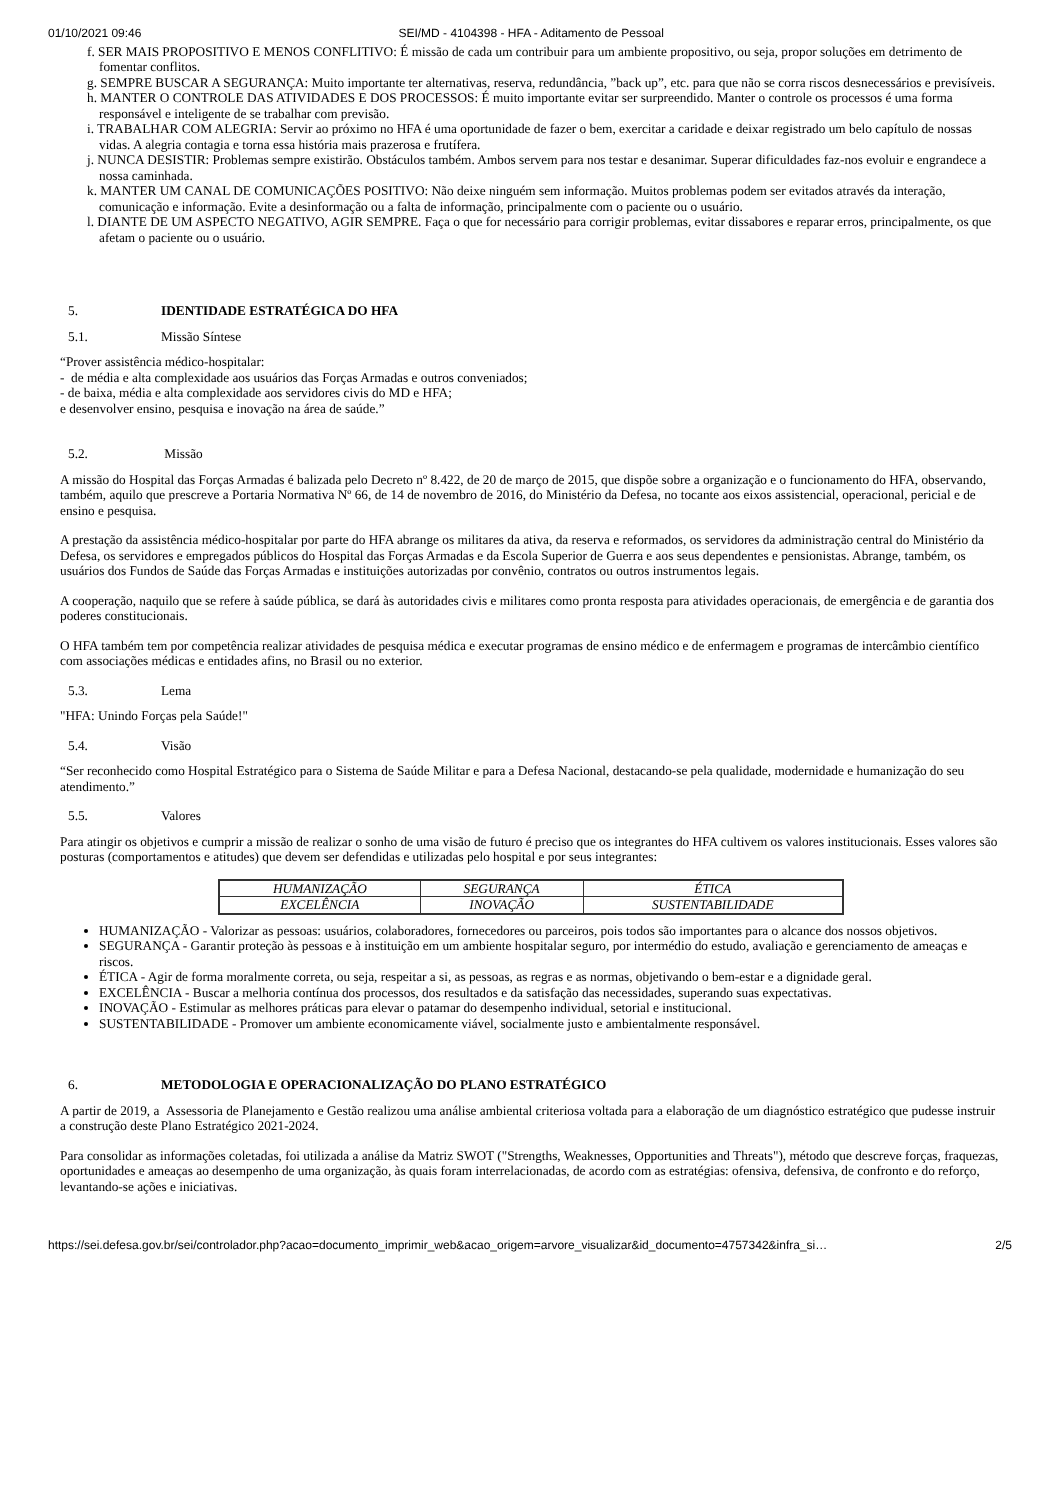01/10/2021 09:46 SEI/MD - 4104398 - HFA - Aditamento de Pessoal
f. SER MAIS PROPOSITIVO E MENOS CONFLITIVO: É missão de cada um contribuir para um ambiente propositivo, ou seja, propor soluções em detrimento de fomentar conflitos.
g. SEMPRE BUSCAR A SEGURANÇA: Muito importante ter alternativas, reserva, redundância, ”back up”, etc. para que não se corra riscos desnecessários e previsíveis.
h. MANTER O CONTROLE DAS ATIVIDADES E DOS PROCESSOS: É muito importante evitar ser surpreendido. Manter o controle os processos é uma forma responsável e inteligente de se trabalhar com previsão.
i. TRABALHAR COM ALEGRIA: Servir ao próximo no HFA é uma oportunidade de fazer o bem, exercitar a caridade e deixar registrado um belo capítulo de nossas vidas. A alegria contagia e torna essa história mais prazerosa e frutífera.
j. NUNCA DESISTIR: Problemas sempre existirão. Obstáculos também. Ambos servem para nos testar e desanimar. Superar dificuldades faz-nos evoluir e engrandece a nossa caminhada.
k. MANTER UM CANAL DE COMUNICAÇÕES POSITIVO: Não deixe ninguém sem informação. Muitos problemas podem ser evitados através da interação, comunicação e informação. Evite a desinformação ou a falta de informação, principalmente com o paciente ou o usuário.
l. DIANTE DE UM ASPECTO NEGATIVO, AGIR SEMPRE. Faça o que for necessário para corrigir problemas, evitar dissabores e reparar erros, principalmente, os que afetam o paciente ou o usuário.
5. IDENTIDADE ESTRATÉGICA DO HFA
5.1. Missão Síntese
“Prover assistência médico-hospitalar:
- de média e alta complexidade aos usuários das Forças Armadas e outros conveniados;
- de baixa, média e alta complexidade aos servidores civis do MD e HFA;
e desenvolver ensino, pesquisa e inovação na área de saúde.”
5.2. Missão
A missão do Hospital das Forças Armadas é balizada pelo Decreto nº 8.422, de 20 de março de 2015, que dispõe sobre a organização e o funcionamento do HFA, observando, também, aquilo que prescreve a Portaria Normativa Nº 66, de 14 de novembro de 2016, do Ministério da Defesa, no tocante aos eixos assistencial, operacional, pericial e de ensino e pesquisa.
A prestação da assistência médico-hospitalar por parte do HFA abrange os militares da ativa, da reserva e reformados, os servidores da administração central do Ministério da Defesa, os servidores e empregados públicos do Hospital das Forças Armadas e da Escola Superior de Guerra e aos seus dependentes e pensionistas. Abrange, também, os usuários dos Fundos de Saúde das Forças Armadas e instituições autorizadas por convênio, contratos ou outros instrumentos legais.
A cooperação, naquilo que se refere à saúde pública, se dará às autoridades civis e militares como pronta resposta para atividades operacionais, de emergência e de garantia dos poderes constitucionais.
O HFA também tem por competência realizar atividades de pesquisa médica e executar programas de ensino médico e de enfermagem e programas de intercâmbio científico com associações médicas e entidades afins, no Brasil ou no exterior.
5.3. Lema
"HFA: Unindo Forças pela Saúde!"
5.4. Visão
“Ser reconhecido como Hospital Estratégico para o Sistema de Saúde Militar e para a Defesa Nacional, destacando-se pela qualidade, modernidade e humanização do seu atendimento.”
5.5. Valores
Para atingir os objetivos e cumprir a missão de realizar o sonho de uma visão de futuro é preciso que os integrantes do HFA cultivem os valores institucionais. Esses valores são posturas (comportamentos e atitudes) que devem ser defendidas e utilizadas pelo hospital e por seus integrantes:
| HUMANIZAÇÃO | SEGURANÇA | ÉTICA |
| EXCELÊNCIA | INOVAÇÃO | SUSTENTABILIDADE |
HUMANIZAÇÃO - Valorizar as pessoas: usuários, colaboradores, fornecedores ou parceiros, pois todos são importantes para o alcance dos nossos objetivos.
SEGURANÇA - Garantir proteção às pessoas e à instituição em um ambiente hospitalar seguro, por intermédio do estudo, avaliação e gerenciamento de ameaças e riscos.
ÉTICA - Agir de forma moralmente correta, ou seja, respeitar a si, as pessoas, as regras e as normas, objetivando o bem-estar e a dignidade geral.
EXCELÊNCIA - Buscar a melhoria contínua dos processos, dos resultados e da satisfação das necessidades, superando suas expectativas.
INOVAÇÃO - Estimular as melhores práticas para elevar o patamar do desempenho individual, setorial e institucional.
SUSTENTABILIDADE - Promover um ambiente economicamente viável, socialmente justo e ambientalmente responsável.
6. METODOLOGIA E OPERACIONALIZAÇÃO DO PLANO ESTRATÉGICO
A partir de 2019, a Assessoria de Planejamento e Gestão realizou uma análise ambiental criteriosa voltada para a elaboração de um diagnóstico estratégico que pudesse instruir a construção deste Plano Estratégico 2021-2024.
Para consolidar as informações coletadas, foi utilizada a análise da Matriz SWOT ("Strengths, Weaknesses, Opportunities and Threats"), método que descreve forças, fraquezas, oportunidades e ameaças ao desempenho de uma organização, às quais foram interrelacionadas, de acordo com as estratégias: ofensiva, defensiva, de confronto e do reforço, levantando-se ações e iniciativas.
https://sei.defesa.gov.br/sei/controlador.php?acao=documento_imprimir_web&acao_origem=arvore_visualizar&id_documento=4757342&infra_si… 2/5